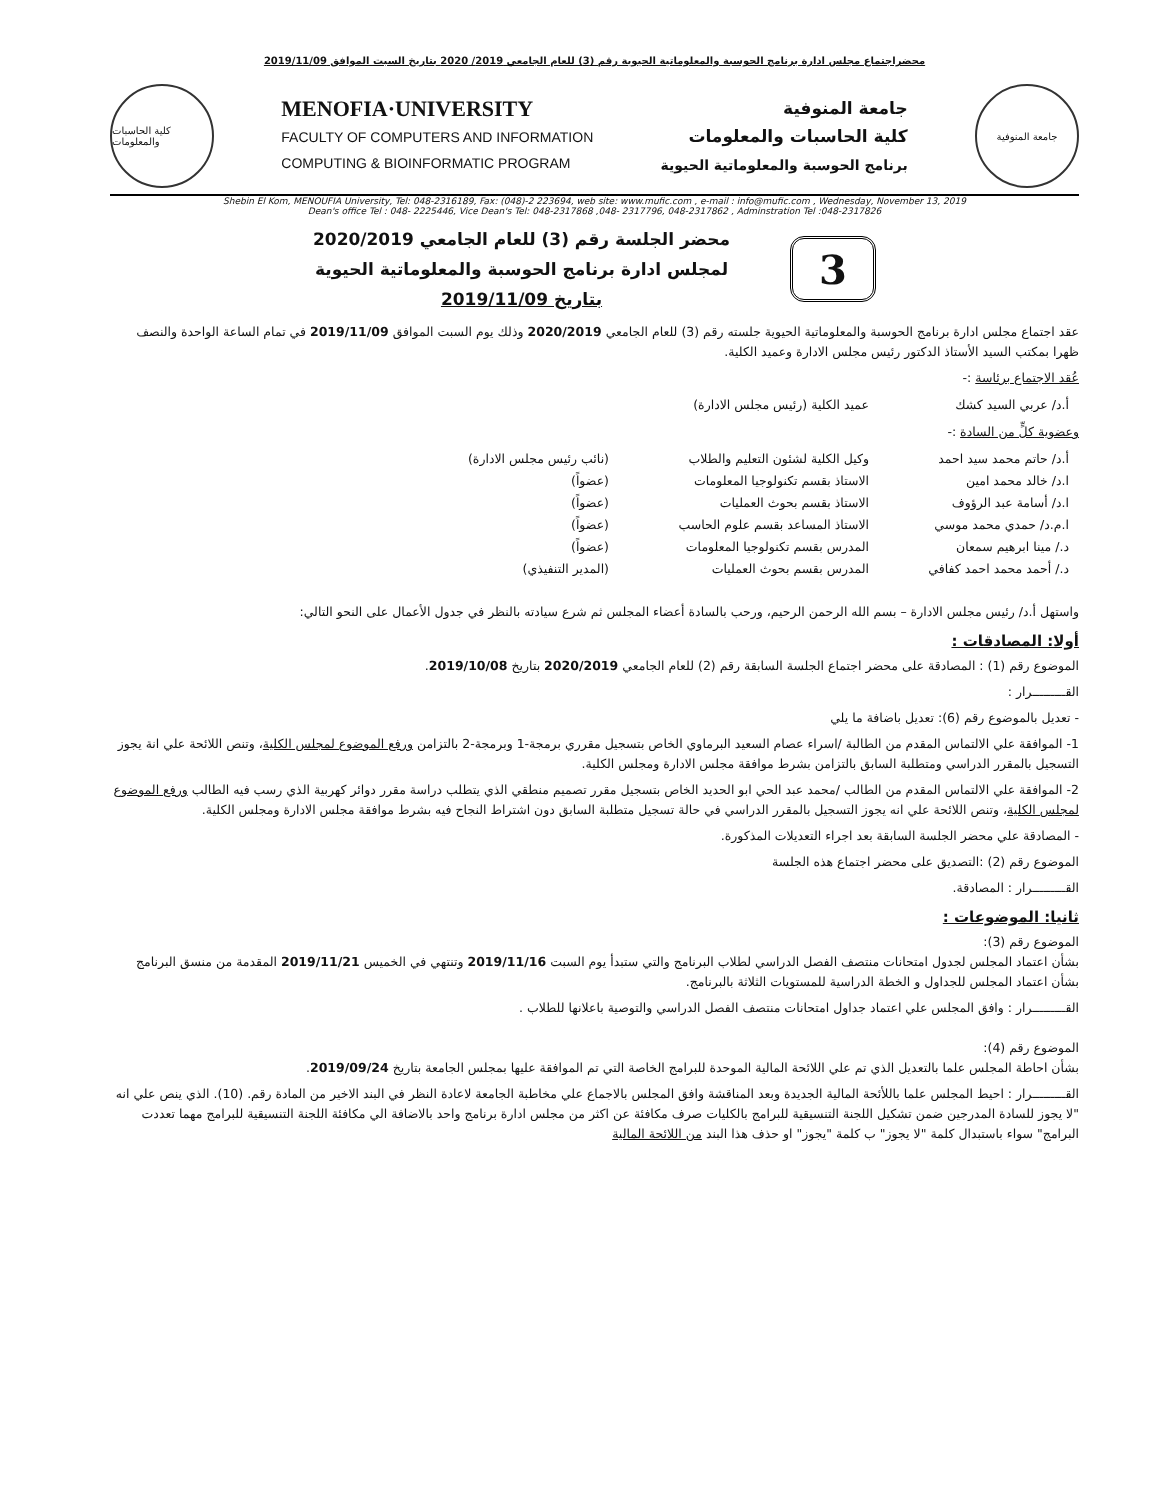محضراجتماع مجلس ادارة برنامج الحوسبة والمعلوماتية الحيوية رقم (3) للعام الجامعي 2019/ 2020 بتاريخ السبت الموافق 2019/11/09
كلية الحاسبات والمعلومات
MENOFIA·UNIVERSITY
FACULTY OF COMPUTERS AND INFORMATION
COMPUTING & BIOINFORMATIC PROGRAM
جامعة المنوفية
كلية الحاسبات والمعلومات
برنامج الحوسبة والمعلوماتية الحيوية
جامعة المنوفية
Shebin El Kom, MENOUFIA University, Tel: 048-2316189, Fax: (048)-2 223694, web site: www.mufic.com , e-mail : info@mufic.com , Wednesday, November 13, 2019
Dean's office Tel : 048- 2225446, Vice Dean's Tel: 048-2317868 ,048- 2317796, 048-2317862 , Adminstration Tel :048-2317826
محضر الجلسة رقم (3) للعام الجامعي 2020/2019
لمجلس ادارة برنامج الحوسبة والمعلوماتية الحيوية
بتاريخ 2019/11/09
3
عقد اجتماع مجلس ادارة برنامج الحوسبة والمعلوماتية الحيوية جلسته رقم (3) للعام الجامعي 2020/2019 وذلك يوم السبت الموافق 2019/11/09 في تمام الساعة الواحدة والنصف ظهرا بمكتب السيد الأستاذ الدكتور رئيس مجلس الادارة وعميد الكلية.
عُقد الاجتماع برئاسة :-
أ.د/ عربي السيد كشك عميد الكلية (رئيس مجلس الادارة)
وعضوية كلٍّ من السادة :-
أ.د/ حاتم محمد سيد احمد وكيل الكلية لشئون التعليم والطلاب (نائب رئيس مجلس الادارة) ا.د/ خالد محمد امين الاستاذ بقسم تكنولوجيا المعلومات (عضواً) ا.د/ أسامة عبد الرؤوف الاستاذ بقسم بحوث العمليات (عضواً) ا.م.د/ حمدي محمد موسي الاستاذ المساعد بقسم علوم الحاسب (عضواً) د./ مينا ابرهيم سمعان المدرس بقسم تكنولوجيا المعلومات (عضواً) د./ أحمد محمد احمد كفافي المدرس بقسم بحوث العمليات (المدير التنفيذي)
واستهل أ.د/ رئيس مجلس الادارة – بسم الله الرحمن الرحيم، ورحب بالسادة أعضاء المجلس ثم شرع سيادته بالنظر في جدول الأعمال على النحو التالي:
أولا: المصادقات :
الموضوع رقم (1) : المصادقة على محضر اجتماع الجلسة السابقة رقم (2) للعام الجامعي 2020/2019 بتاريخ 2019/10/08.
القـــــــــرار :
- تعديل بالموضوع رقم (6): تعديل باضافة ما يلي
1- الموافقة علي الالتماس المقدم من الطالبة /اسراء عصام السعيد البرماوي الخاص بتسجيل مقرري برمجة-1 وبرمجة-2 بالتزامن ورفع الموضوع لمجلس الكلية، وتنص اللائحة علي انة يجوز التسجيل بالمقرر الدراسي ومتطلبة السابق بالتزامن بشرط موافقة مجلس الادارة ومجلس الكلية.
2- الموافقة علي الالتماس المقدم من الطالب /محمد عبد الحي ابو الحديد الخاص بتسجيل مقرر تصميم منطقي الذي يتطلب دراسة مقرر دوائر كهربية الذي رسب فيه الطالب ورفع الموضوع لمجلس الكلية، وتنص اللائحة علي انه يجوز التسجيل بالمقرر الدراسي في حالة تسجيل متطلبة السابق دون اشتراط النجاح فيه بشرط موافقة مجلس الادارة ومجلس الكلية.
- المصادقة علي محضر الجلسة السابقة بعد اجراء التعديلات المذكورة.
الموضوع رقم (2) :التصديق على محضر اجتماع هذه الجلسة
القـــــــــرار : المصادقة.
ثانيا: الموضوعات :
الموضوع رقم (3):
بشأن اعتماد المجلس لجدول امتحانات منتصف الفصل الدراسي لطلاب البرنامج والتي ستبدأ يوم السبت 2019/11/16 وتنتهي في الخميس 2019/11/21 المقدمة من منسق البرنامج بشأن اعتماد المجلس للجداول و الخطة الدراسية للمستويات الثلاثة بالبرنامج.
القـــــــــرار : وافق المجلس علي اعتماد جداول امتحانات منتصف الفصل الدراسي والتوصية باعلانها للطلاب .
الموضوع رقم (4):
بشأن احاطة المجلس علما بالتعديل الذي تم علي اللائحة المالية الموحدة للبرامج الخاصة التي تم الموافقة عليها بمجلس الجامعة بتاريخ 2019/09/24.
القـــــــــرار : احيط المجلس علما باللأئحة المالية الجديدة وبعد المناقشة وافق المجلس بالاجماع علي مخاطبة الجامعة لاعادة النظر في البند الاخير من المادة رقم. (10). الذي ينص علي انه "لا يجوز للسادة المدرجين ضمن تشكيل اللجنة التنسيقية للبرامج بالكليات صرف مكافئة عن اكثر من مجلس ادارة برنامج واحد بالاضافة الي مكافئة اللجنة التنسيقية للبرامج مهما تعددت البرامج" سواء باستبدال كلمة "لا يجوز" ب كلمة "يجوز" او حذف هذا البند من اللائحة المالية